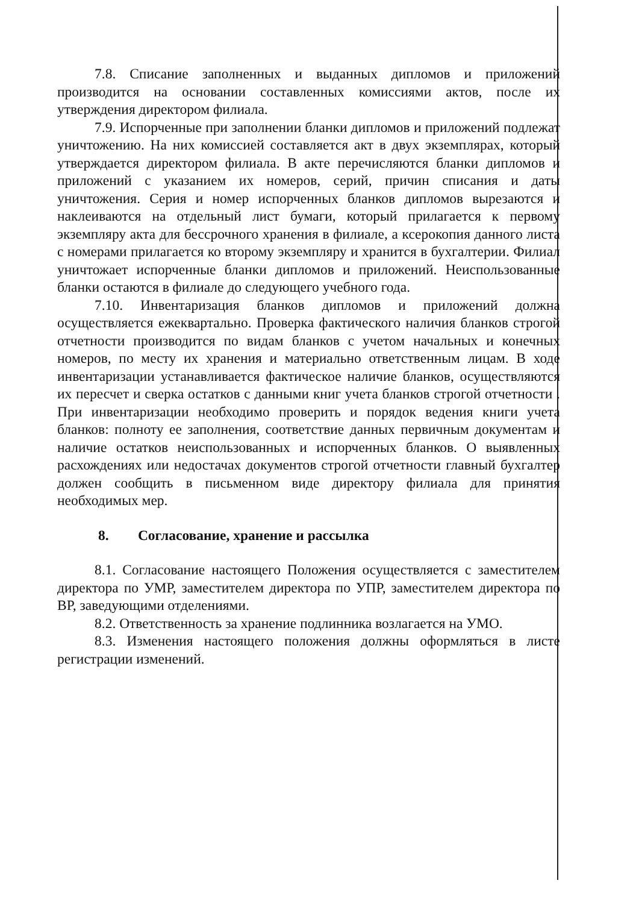7.8. Списание заполненных и выданных дипломов и приложений производится на основании составленных комиссиями актов, после их утверждения директором филиала.
7.9. Испорченные при заполнении бланки дипломов и приложений подлежат уничтожению. На них комиссией составляется акт в двух экземплярах, который утверждается директором филиала. В акте перечисляются бланки дипломов и приложений с указанием их номеров, серий, причин списания и даты уничтожения. Серия и номер испорченных бланков дипломов вырезаются и наклеиваются на отдельный лист бумаги, который прилагается к первому экземпляру акта для бессрочного хранения в филиале, а ксерокопия данного листа с номерами прилагается ко второму экземпляру и хранится в бухгалтерии. Филиал уничтожает испорченные бланки дипломов и приложений. Неиспользованные бланки остаются в филиале до следующего учебного года.
7.10. Инвентаризация бланков дипломов и приложений должна осуществляется ежеквартально. Проверка фактического наличия бланков строгой отчетности производится по видам бланков с учетом начальных и конечных номеров, по месту их хранения и материально ответственным лицам. В ходе инвентаризации устанавливается фактическое наличие бланков, осуществляются их пересчет и сверка остатков с данными книг учета бланков строгой отчетности . При инвентаризации необходимо проверить и порядок ведения книги учета бланков: полноту ее заполнения, соответствие данных первичным документам и наличие остатков неиспользованных и испорченных бланков. О выявленных расхождениях или недостачах документов строгой отчетности главный бухгалтер должен сообщить в письменном виде директору филиала для принятия необходимых мер.
8. Согласование, хранение и рассылка
8.1. Согласование настоящего Положения осуществляется с заместителем директора по УМР, заместителем директора по УПР, заместителем директора по ВР, заведующими отделениями.
8.2. Ответственность за хранение подлинника возлагается на УМО.
8.3. Изменения настоящего положения должны оформляться в листе регистрации изменений.